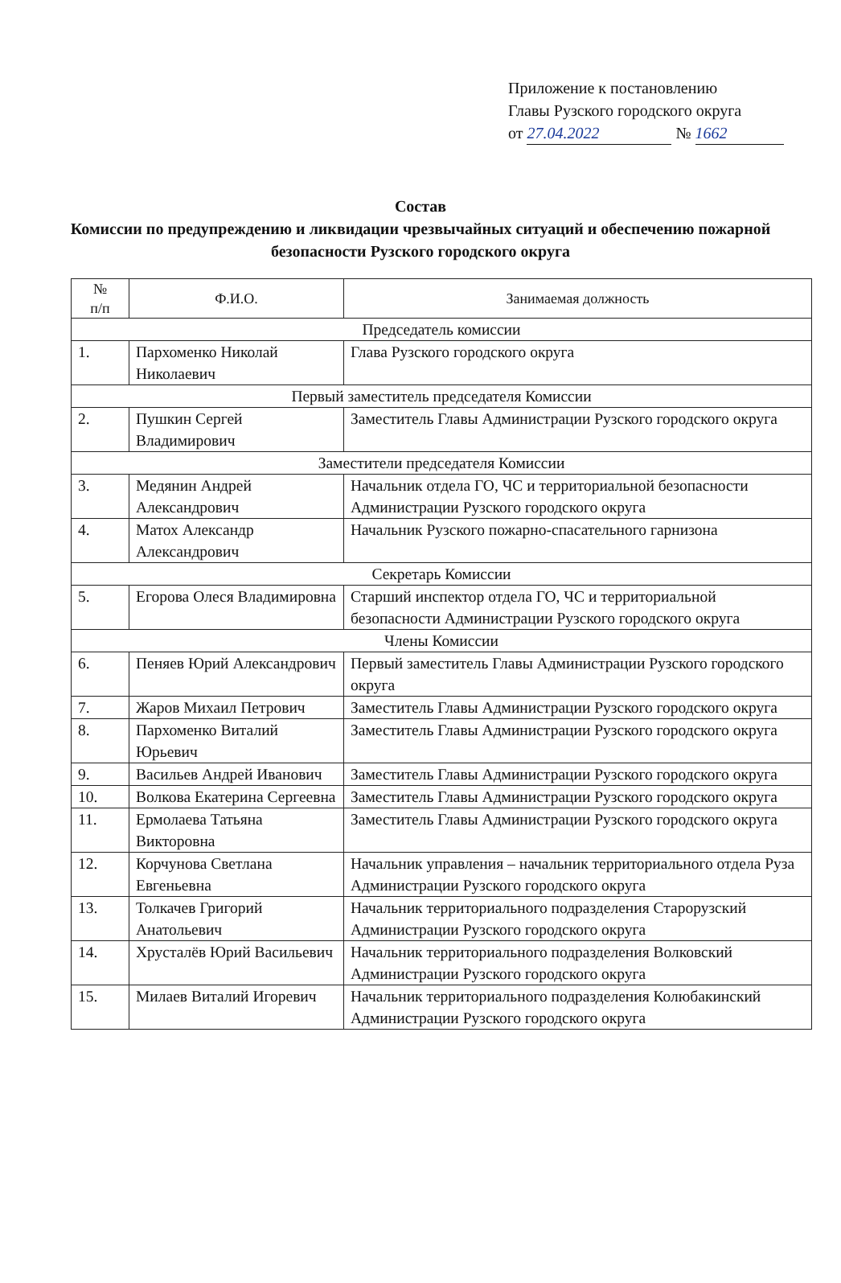Приложение к постановлению
Главы Рузского городского округа
от 27.04.2022 № 1662
Состав
Комиссии по предупреждению и ликвидации чрезвычайных ситуаций и обеспечению пожарной безопасности Рузского городского округа
| № п/п | Ф.И.О. | Занимаемая должность |
| --- | --- | --- |
| Председатель комиссии | | |
| 1. | Пархоменко Николай Николаевич | Глава Рузского городского округа |
| Первый заместитель председателя Комиссии | | |
| 2. | Пушкин Сергей Владимирович | Заместитель Главы Администрации Рузского городского округа |
| Заместители председателя Комиссии | | |
| 3. | Медянин Андрей Александрович | Начальник отдела ГО, ЧС и территориальной безопасности Администрации Рузского городского округа |
| 4. | Матох Александр Александрович | Начальник Рузского пожарно-спасательного гарнизона |
| Секретарь Комиссии | | |
| 5. | Егорова Олеся Владимировна | Старший инспектор отдела ГО, ЧС и территориальной безопасности Администрации Рузского городского округа |
| Члены Комиссии | | |
| 6. | Пеняев Юрий Александрович | Первый заместитель Главы Администрации Рузского городского округа |
| 7. | Жаров Михаил Петрович | Заместитель Главы Администрации Рузского городского округа |
| 8. | Пархоменко Виталий Юрьевич | Заместитель Главы Администрации Рузского городского округа |
| 9. | Васильев Андрей Иванович | Заместитель Главы Администрации Рузского городского округа |
| 10. | Волкова Екатерина Сергеевна | Заместитель Главы Администрации Рузского городского округа |
| 11. | Ермолаева Татьяна Викторовна | Заместитель Главы Администрации Рузского городского округа |
| 12. | Корчунова Светлана Евгеньевна | Начальник управления – начальник территориального отдела Руза Администрации Рузского городского округа |
| 13. | Толкачев Григорий Анатольевич | Начальник территориального подразделения Старорузский Администрации Рузского городского округа |
| 14. | Хрусталёв Юрий Васильевич | Начальник территориального подразделения Волковский Администрации Рузского городского округа |
| 15. | Милаев Виталий Игоревич | Начальник территориального подразделения Колюбакинский Администрации Рузского городского округа |